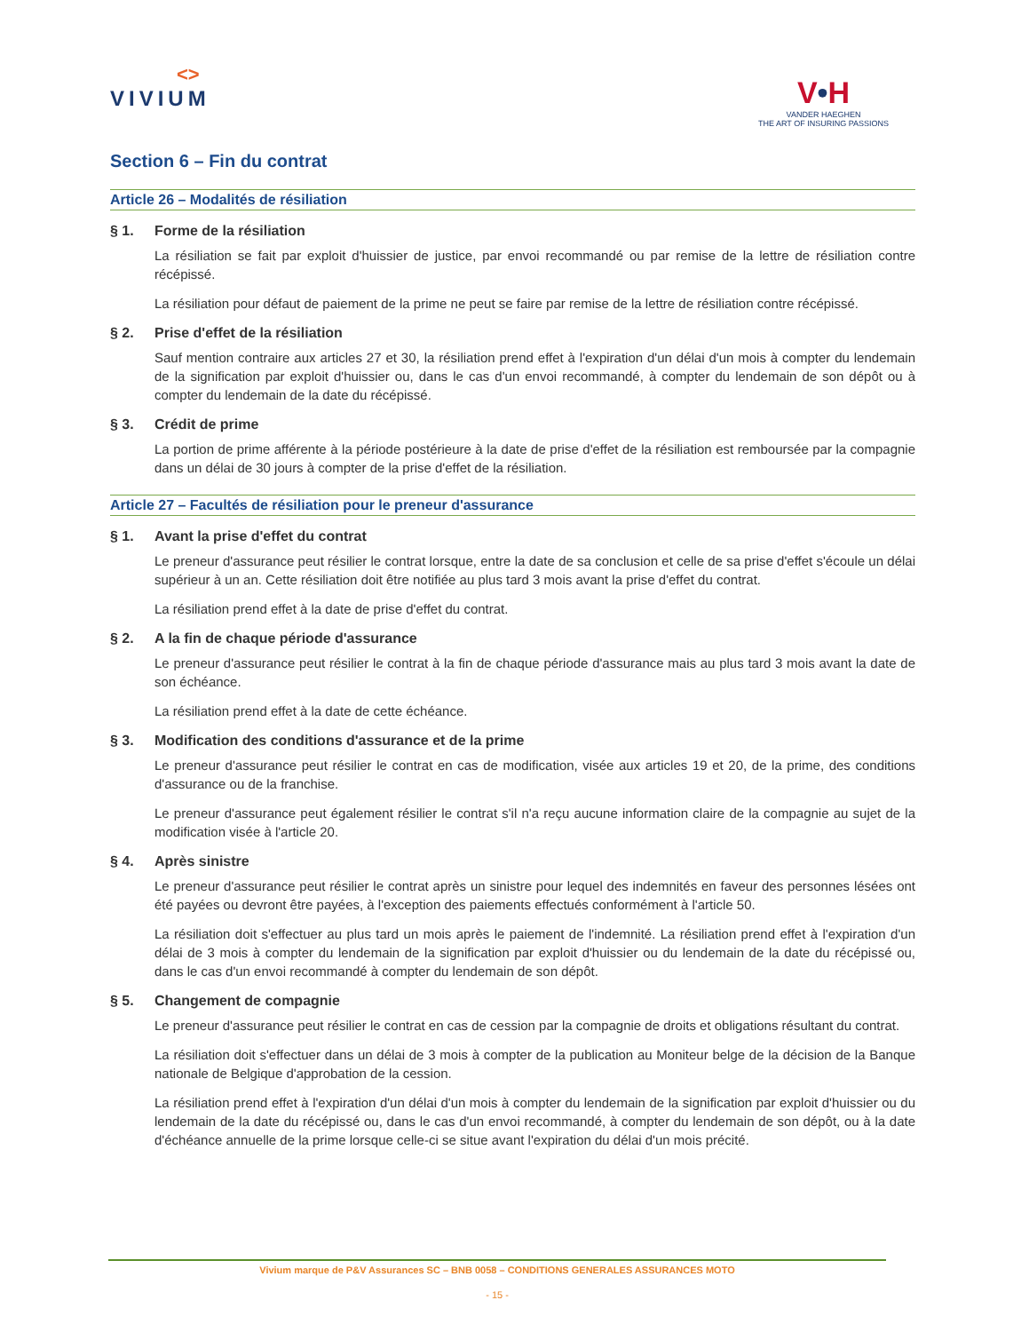<>
VIVIUM
V•H
VANDER HAEGHEN
THE ART OF INSURING PASSIONS
Section 6 – Fin du contrat
Article 26 – Modalités de résiliation
§ 1. Forme de la résiliation
La résiliation se fait par exploit d'huissier de justice, par envoi recommandé ou par remise de la lettre de résiliation contre récépissé.
La résiliation pour défaut de paiement de la prime ne peut se faire par remise de la lettre de résiliation contre récépissé.
§ 2. Prise d'effet de la résiliation
Sauf mention contraire aux articles 27 et 30, la résiliation prend effet à l'expiration d'un délai d'un mois à compter du lendemain de la signification par exploit d'huissier ou, dans le cas d'un envoi recommandé, à compter du lendemain de son dépôt ou à compter du lendemain de la date du récépissé.
§ 3. Crédit de prime
La portion de prime afférente à la période postérieure à la date de prise d'effet de la résiliation est remboursée par la compagnie dans un délai de 30 jours à compter de la prise d'effet de la résiliation.
Article 27 – Facultés de résiliation pour le preneur d'assurance
§ 1. Avant la prise d'effet du contrat
Le preneur d'assurance peut résilier le contrat lorsque, entre la date de sa conclusion et celle de sa prise d'effet s'écoule un délai supérieur à un an. Cette résiliation doit être notifiée au plus tard 3 mois avant la prise d'effet du contrat.
La résiliation prend effet à la date de prise d'effet du contrat.
§ 2. A la fin de chaque période d'assurance
Le preneur d'assurance peut résilier le contrat à la fin de chaque période d'assurance mais au plus tard 3 mois avant la date de son échéance.
La résiliation prend effet à la date de cette échéance.
§ 3. Modification des conditions d'assurance et de la prime
Le preneur d'assurance peut résilier le contrat en cas de modification, visée aux articles 19 et 20, de la prime, des conditions d'assurance ou de la franchise.
Le preneur d'assurance peut également résilier le contrat s'il n'a reçu aucune information claire de la compagnie au sujet de la modification visée à l'article 20.
§ 4. Après sinistre
Le preneur d'assurance peut résilier le contrat après un sinistre pour lequel des indemnités en faveur des personnes lésées ont été payées ou devront être payées, à l'exception des paiements effectués conformément à l'article 50.
La résiliation doit s'effectuer au plus tard un mois après le paiement de l'indemnité. La résiliation prend effet à l'expiration d'un délai de 3 mois à compter du lendemain de la signification par exploit d'huissier ou du lendemain de la date du récépissé ou, dans le cas d'un envoi recommandé à compter du lendemain de son dépôt.
§ 5. Changement de compagnie
Le preneur d'assurance peut résilier le contrat en cas de cession par la compagnie de droits et obligations résultant du contrat.
La résiliation doit s'effectuer dans un délai de 3 mois à compter de la publication au Moniteur belge de la décision de la Banque nationale de Belgique d'approbation de la cession.
La résiliation prend effet à l'expiration d'un délai d'un mois à compter du lendemain de la signification par exploit d'huissier ou du lendemain de la date du récépissé ou, dans le cas d'un envoi recommandé, à compter du lendemain de son dépôt, ou à la date d'échéance annuelle de la prime lorsque celle-ci se situe avant l'expiration du délai d'un mois précité.
Vivium marque de P&V Assurances SC – BNB 0058 – CONDITIONS GENERALES ASSURANCES MOTO
- 15 -